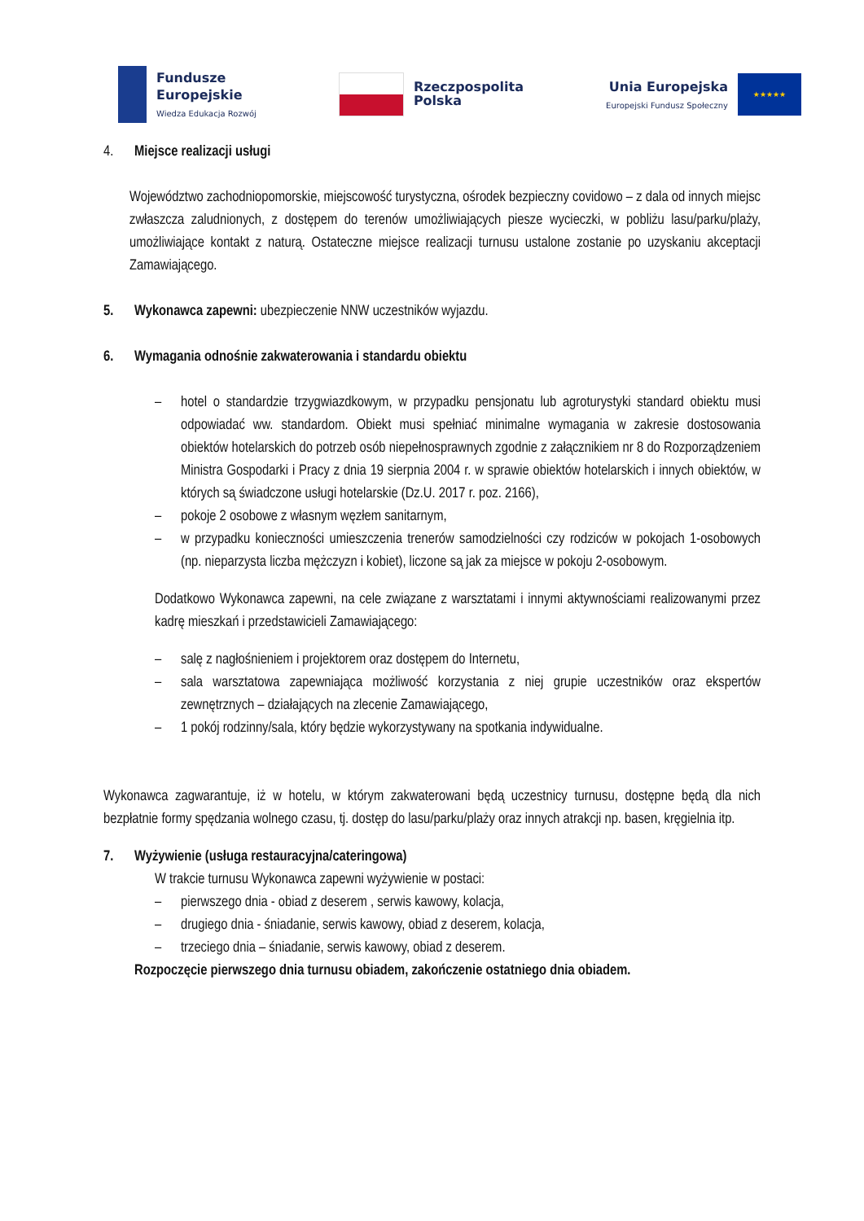Fundusze
Europejskie
Wiedza Edukacja Rozwój
Rzeczpospolita
Polska
Unia Europejska
Europejski Fundusz Społeczny
★★★★★
4. Miejsce realizacji usługi
Województwo zachodniopomorskie, miejscowość turystyczna, ośrodek bezpieczny covidowo – z dala od innych miejsc zwłaszcza zaludnionych, z dostępem do terenów umożliwiających piesze wycieczki, w pobliżu lasu/parku/plaży, umożliwiające kontakt z naturą. Ostateczne miejsce realizacji turnusu ustalone zostanie po uzyskaniu akceptacji Zamawiającego.
5. Wykonawca zapewni: ubezpieczenie NNW uczestników wyjazdu.
6. Wymagania odnośnie zakwaterowania i standardu obiektu
– hotel o standardzie trzygwiazdkowym, w przypadku pensjonatu lub agroturystyki standard obiektu musi odpowiadać ww. standardom. Obiekt musi spełniać minimalne wymagania w zakresie dostosowania obiektów hotelarskich do potrzeb osób niepełnosprawnych zgodnie z załącznikiem nr 8 do Rozporządzeniem Ministra Gospodarki i Pracy z dnia 19 sierpnia 2004 r. w sprawie obiektów hotelarskich i innych obiektów, w których są świadczone usługi hotelarskie (Dz.U. 2017 r. poz. 2166),
– pokoje 2 osobowe z własnym węzłem sanitarnym,
– w przypadku konieczności umieszczenia trenerów samodzielności czy rodziców w pokojach 1-osobowych (np. nieparzysta liczba mężczyzn i kobiet), liczone są jak za miejsce w pokoju 2-osobowym.
Dodatkowo Wykonawca zapewni, na cele związane z warsztatami i innymi aktywnościami realizowanymi przez kadrę mieszkań i przedstawicieli Zamawiającego:
– salę z nagłośnieniem i projektorem oraz dostępem do Internetu,
– sala warsztatowa zapewniająca możliwość korzystania z niej grupie uczestników oraz ekspertów zewnętrznych – działających na zlecenie Zamawiającego,
– 1 pokój rodzinny/sala, który będzie wykorzystywany na spotkania indywidualne.
Wykonawca zagwarantuje, iż w hotelu, w którym zakwaterowani będą uczestnicy turnusu, dostępne będą dla nich bezpłatnie formy spędzania wolnego czasu, tj. dostęp do lasu/parku/plaży oraz innych atrakcji np. basen, kręgielnia itp.
7. Wyżywienie (usługa restauracyjna/cateringowa)
W trakcie turnusu Wykonawca zapewni wyżywienie w postaci:
– pierwszego dnia - obiad z deserem , serwis kawowy, kolacja,
– drugiego dnia - śniadanie, serwis kawowy, obiad z deserem, kolacja,
– trzeciego dnia – śniadanie, serwis kawowy, obiad z deserem.
Rozpoczęcie pierwszego dnia turnusu obiadem, zakończenie ostatniego dnia obiadem.